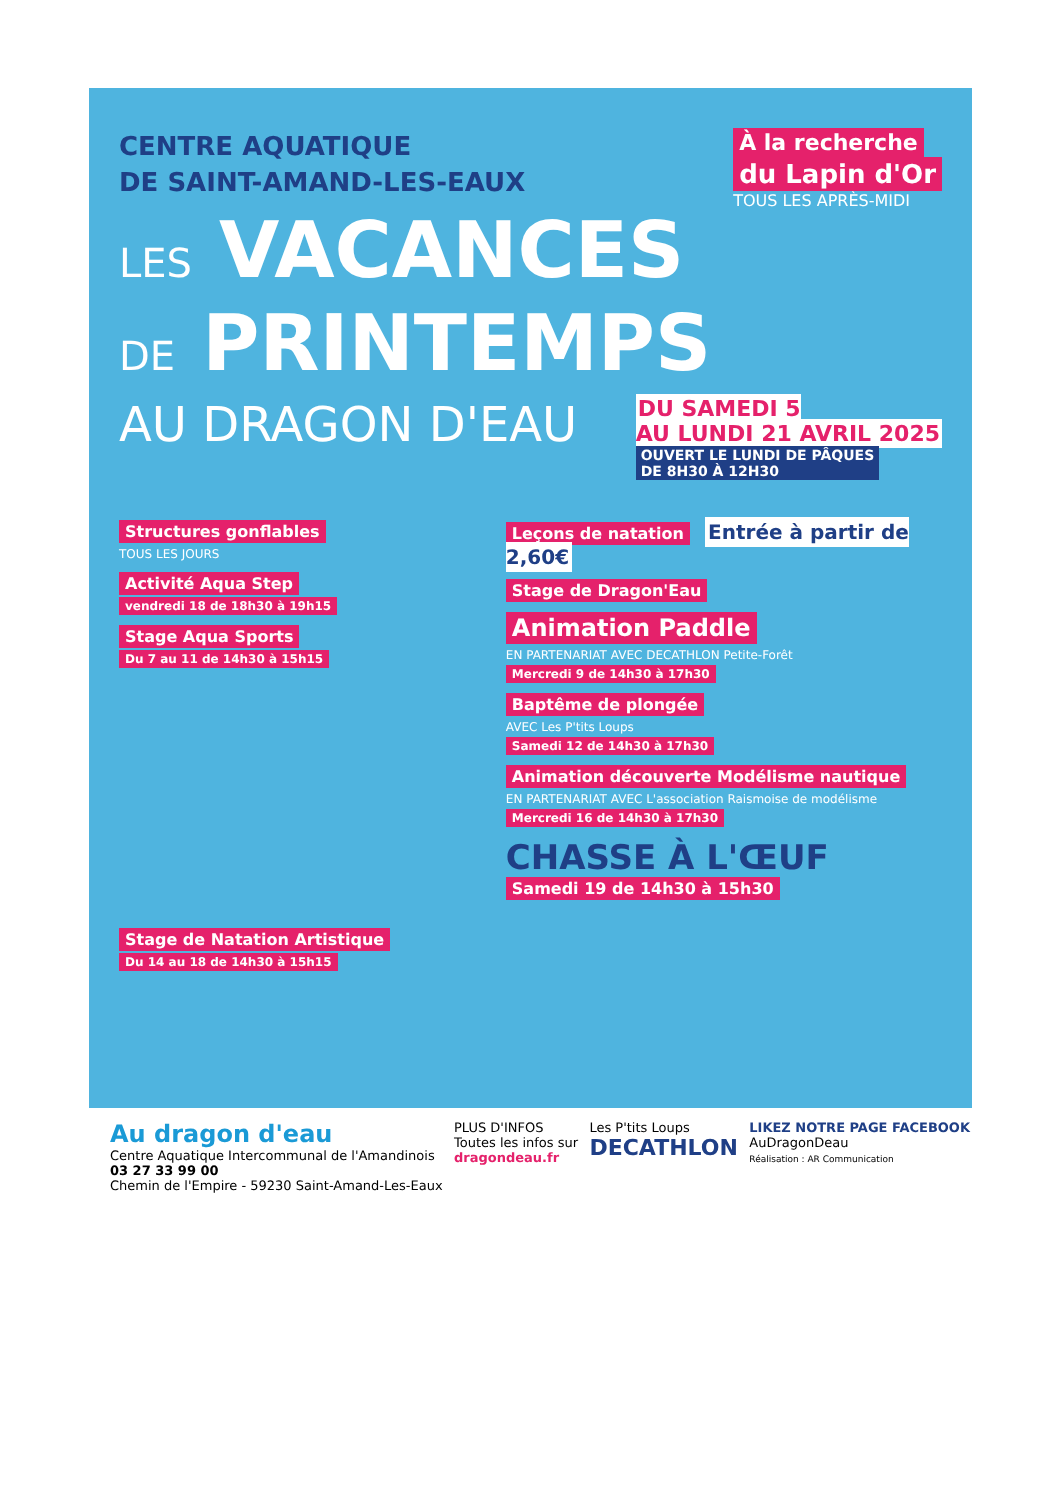CENTRE AQUATIQUE
DE SAINT-AMAND-LES-EAUX
À la recherche
du Lapin d'Or
TOUS LES APRÈS-MIDI
LES VACANCES
DE PRINTEMPS
AU DRAGON D'EAU
DU SAMEDI 5
AU LUNDI 21 AVRIL 2025
OUVERT LE LUNDI DE PÂQUES
DE 8H30 À 12H30
Structures gonflables
TOUS LES JOURS
Activité Aqua Step
vendredi 18 de 18h30 à 19h15
Stage Aqua Sports
Du 7 au 11 de 14h30 à 15h15
Stage de Natation Artistique
Du 14 au 18 de 14h30 à 15h15
Leçons de natation Entrée à partir de 2,60€
Stage de Dragon'Eau
Animation Paddle
EN PARTENARIAT AVEC DECATHLON Petite-Forêt
Mercredi 9 de 14h30 à 17h30
Baptême de plongée
AVEC Les P'tits Loups
Samedi 12 de 14h30 à 17h30
Animation découverte Modélisme nautique
EN PARTENARIAT AVEC L'association Raismoise de modélisme
Mercredi 16 de 14h30 à 17h30
CHASSE À L'ŒUF
Samedi 19 de 14h30 à 15h30
Au dragon d'eau
Centre Aquatique Intercommunal de l'Amandinois
03 27 33 99 00
Chemin de l'Empire - 59230 Saint-Amand-Les-Eaux
PLUS D'INFOS
Toutes les infos sur
dragondeau.fr
Les P'tits Loups
DECATHLON
LIKEZ NOTRE PAGE FACEBOOK
AuDragonDeau
Réalisation : AR Communication